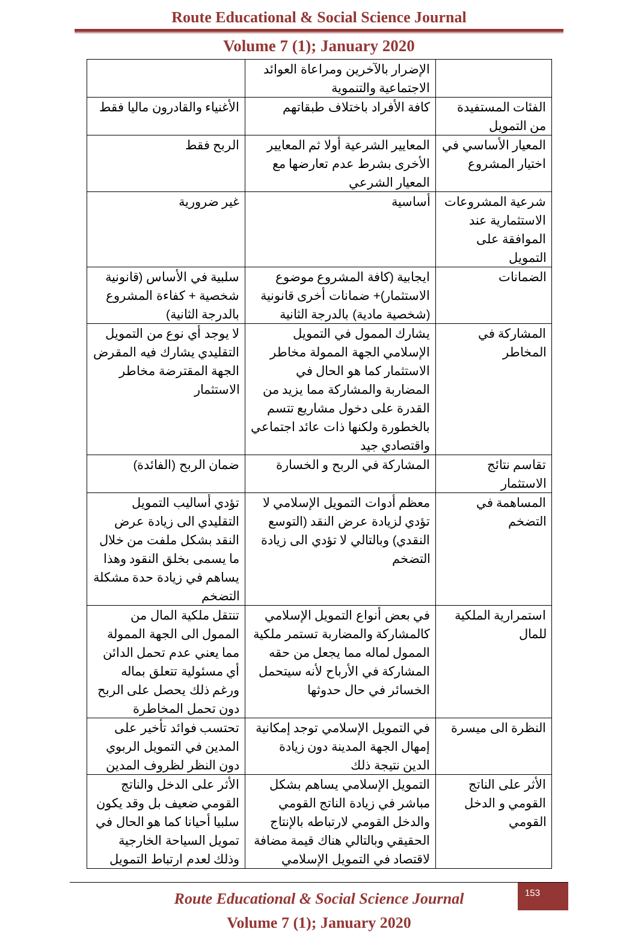Route Educational & Social Science Journal
Volume 7 (1); January 2020
| | الإضرار بالآخرين ومراعاة العوائد الاجتماعية والتنموية | |
| الفئات المستفيدة من التمويل | كافة الأفراد باختلاف طبقاتهم | الأغنياء والقادرون ماليا فقط |
| المعيار الأساسي في اختيار المشروع | المعايير الشرعية أولا ثم المعايير الأخرى بشرط عدم تعارضها مع المعيار الشرعي | الربح فقط |
| شرعية المشروعات الاستثمارية عند الموافقة على التمويل | أساسية | غير ضرورية |
| الضمانات | ايجابية (كافة المشروع موضوع الاستثمار)+ ضمانات أخرى قانونية (شخصية مادية) بالدرجة الثانية | سلبية في الأساس (قانونية شخصية + كفاءة المشروع بالدرجة الثانية) |
| المشاركة في المخاطر | يشارك الممول في التمويل الإسلامي الجهة الممولة مخاطر الاستثمار كما هو الحال في المضاربة والمشاركة مما يزيد من القدرة على دخول مشاريع تتسم بالخطورة ولكنها ذات عائد اجتماعي واقتصادي جيد | لا يوجد أي نوع من التمويل التقليدي يشارك فيه المقرض الجهة المقترضة مخاطر الاستثمار |
| تقاسم نتائج الاستثمار | المشاركة في الربح و الخسارة | ضمان الربح (الفائدة) |
| المساهمة في التضخم | معظم أدوات التمويل الإسلامي لا تؤدي لزيادة عرض النقد (التوسع النقدي) وبالتالي لا تؤدي الى زيادة التضخم | تؤدي أساليب التمويل التقليدي الى زيادة عرض النقد بشكل ملفت من خلال ما يسمى بخلق النقود وهذا يساهم في زيادة حدة مشكلة التضخم |
| استمرارية الملكية للمال | في بعض أنواع التمويل الإسلامي كالمشاركة والمضاربة تستمر ملكية الممول لماله مما يجعل من حقه المشاركة في الأرباح لأنه سيتحمل الخسائر في حال حدوثها | تنتقل ملكية المال من الممول الى الجهة الممولة مما يعني عدم تحمل الدائن أي مسئولية تتعلق بماله ورغم ذلك يحصل على الربح دون تحمل المخاطرة |
| النظرة الى ميسرة | في التمويل الإسلامي توجد إمكانية إمهال الجهة المدينة دون زيادة الدين نتيجة ذلك | تحتسب فوائد تأخير على المدين في التمويل الربوي دون النظر لظروف المدين |
| الأثر على الناتج القومي و الدخل القومي | التمويل الإسلامي يساهم بشكل مباشر في زيادة الناتج القومي والدخل القومي لارتباطه بالإنتاج الحقيقي وبالتالي هناك قيمة مضافة لاقتصاد في التمويل الإسلامي | الأثر على الدخل والناتج القومي ضعيف بل وقد يكون سلبيا أحيانا كما هو الحال في تمويل السياحة الخارجية وذلك لعدم ارتباط التمويل |
153
Route Educational & Social Science Journal
Volume 7 (1); January 2020